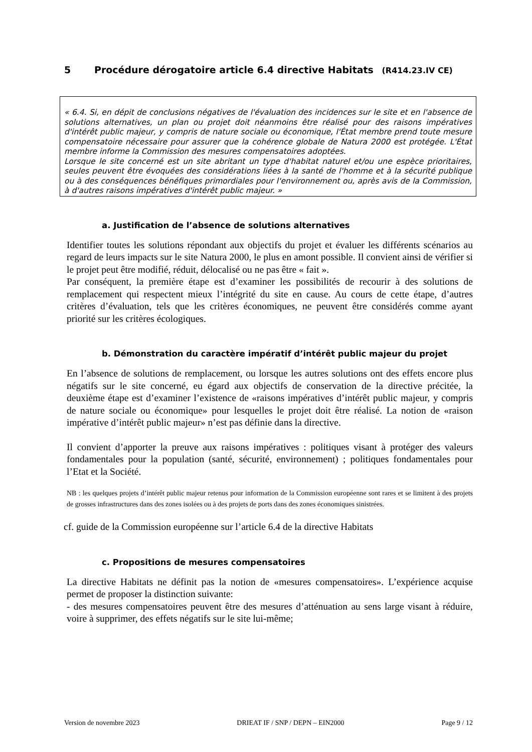5 Procédure dérogatoire article 6.4 directive Habitats (R414.23.IV CE)
« 6.4. Si, en dépit de conclusions négatives de l'évaluation des incidences sur le site et en l'absence de solutions alternatives, un plan ou projet doit néanmoins être réalisé pour des raisons impératives d'intérêt public majeur, y compris de nature sociale ou économique, l'État membre prend toute mesure compensatoire nécessaire pour assurer que la cohérence globale de Natura 2000 est protégée. L'État membre informe la Commission des mesures compensatoires adoptées.
Lorsque le site concerné est un site abritant un type d'habitat naturel et/ou une espèce prioritaires, seules peuvent être évoquées des considérations liées à la santé de l'homme et à la sécurité publique ou à des conséquences bénéfiques primordiales pour l'environnement ou, après avis de la Commission, à d'autres raisons impératives d'intérêt public majeur. »
a. Justification de l’absence de solutions alternatives
Identifier toutes les solutions répondant aux objectifs du projet et évaluer les différents scénarios au regard de leurs impacts sur le site Natura 2000, le plus en amont possible. Il convient ainsi de vérifier si le projet peut être modifié, réduit, délocalisé ou ne pas être « fait ».
Par conséquent, la première étape est d’examiner les possibilités de recourir à des solutions de remplacement qui respectent mieux l’intégrité du site en cause. Au cours de cette étape, d’autres critères d’évaluation, tels que les critères économiques, ne peuvent être considérés comme ayant priorité sur les critères écologiques.
b. Démonstration du caractère impératif d’intérêt public majeur du projet
En l’absence de solutions de remplacement, ou lorsque les autres solutions ont des effets encore plus négatifs sur le site concerné, eu égard aux objectifs de conservation de la directive précitée, la deuxième étape est d’examiner l’existence de «raisons impératives d’intérêt public majeur, y compris de nature sociale ou économique» pour lesquelles le projet doit être réalisé. La notion de «raison impérative d’intérêt public majeur» n’est pas définie dans la directive.
Il convient d’apporter la preuve aux raisons impératives : politiques visant à protéger des valeurs fondamentales pour la population (santé, sécurité, environnement) ; politiques fondamentales pour l’Etat et la Société.
NB : les quelques projets d’intérêt public majeur retenus pour information de la Commission européenne sont rares et se limitent à des projets de grosses infrastructures dans des zones isolées ou à des projets de ports dans des zones économiques sinistrées.
cf. guide de la Commission européenne sur l’article 6.4 de la directive Habitats
c. Propositions de mesures compensatoires
La directive Habitats ne définit pas la notion de «mesures compensatoires». L’expérience acquise permet de proposer la distinction suivante:
- des mesures compensatoires peuvent être des mesures d’atténuation au sens large visant à réduire, voire à supprimer, des effets négatifs sur le site lui-même;
Version de novembre 2023 DRIEAT IF / SNP / DEPN – EIN2000 Page 9 / 12